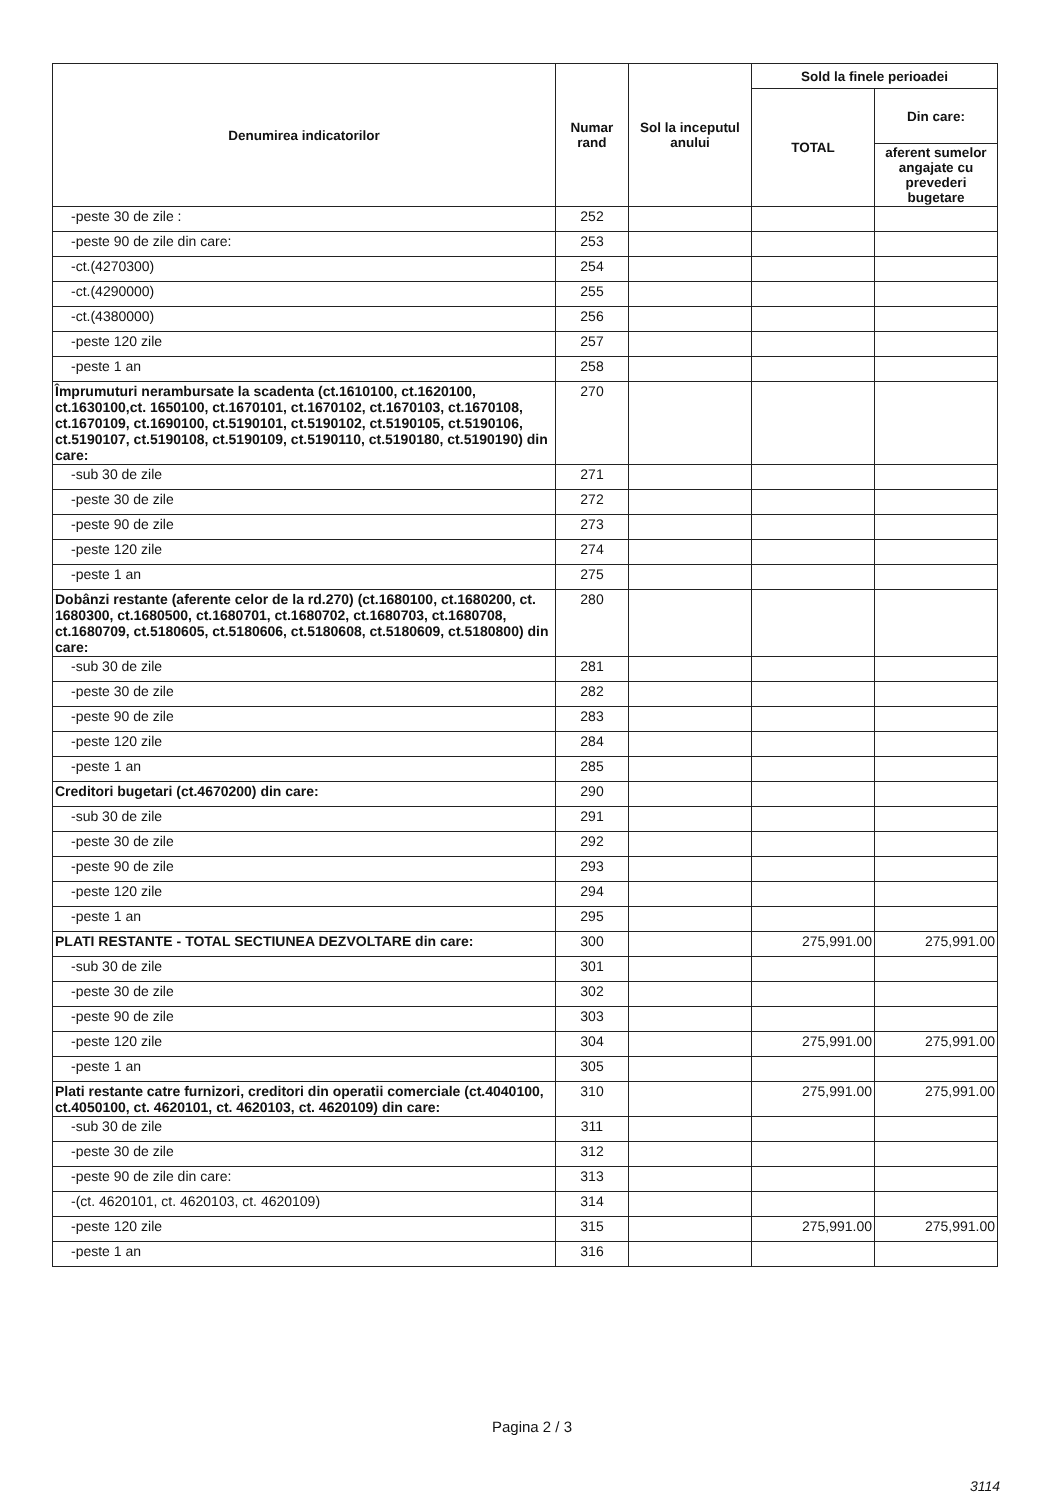| Denumirea indicatorilor | Numar rand | Sol la inceputul anului | Sold la finele perioadei | |
| --- | --- | --- | --- | --- |
| | | | TOTAL | Din care: |
| | | | | aferent sumelor angajate cu prevederi bugetare |
| -peste 30 de zile : | 252 | | | |
| -peste 90 de zile din care: | 253 | | | |
| -ct.(4270300) | 254 | | | |
| -ct.(4290000) | 255 | | | |
| -ct.(4380000) | 256 | | | |
| -peste 120 zile | 257 | | | |
| -peste 1 an | 258 | | | |
| Împrumuturi nerambursate la scadenta (ct.1610100, ct.1620100, ct.1630100,ct. 1650100, ct.1670101, ct.1670102, ct.1670103, ct.1670108, ct.1670109, ct.1690100, ct.5190101, ct.5190102, ct.5190105, ct.5190106, ct.5190107, ct.5190108, ct.5190109, ct.5190110, ct.5190180, ct.5190190) din care: | 270 | | | |
| -sub 30 de zile | 271 | | | |
| -peste 30 de zile | 272 | | | |
| -peste 90 de zile | 273 | | | |
| -peste 120 zile | 274 | | | |
| -peste 1 an | 275 | | | |
| Dobânzi restante (aferente celor de la rd.270) (ct.1680100, ct.1680200, ct. 1680300, ct.1680500, ct.1680701, ct.1680702, ct.1680703, ct.1680708, ct.1680709, ct.5180605, ct.5180606, ct.5180608, ct.5180609, ct.5180800) din care: | 280 | | | |
| -sub 30 de zile | 281 | | | |
| -peste 30 de zile | 282 | | | |
| -peste 90 de zile | 283 | | | |
| -peste 120 zile | 284 | | | |
| -peste 1 an | 285 | | | |
| Creditori bugetari (ct.4670200) din care: | 290 | | | |
| -sub 30 de zile | 291 | | | |
| -peste 30 de zile | 292 | | | |
| -peste 90 de zile | 293 | | | |
| -peste 120 zile | 294 | | | |
| -peste 1 an | 295 | | | |
| PLATI RESTANTE - TOTAL SECTIUNEA DEZVOLTARE din care: | 300 | | 275,991.00 | 275,991.00 |
| -sub 30 de zile | 301 | | | |
| -peste 30 de zile | 302 | | | |
| -peste 90 de zile | 303 | | | |
| -peste 120 zile | 304 | | 275,991.00 | 275,991.00 |
| -peste 1 an | 305 | | | |
| Plati restante catre furnizori, creditori din operatii comerciale (ct.4040100, ct.4050100, ct. 4620101, ct. 4620103, ct. 4620109) din care: | 310 | | 275,991.00 | 275,991.00 |
| -sub 30 de zile | 311 | | | |
| -peste 30 de zile | 312 | | | |
| -peste 90 de zile din care: | 313 | | | |
| -(ct. 4620101, ct. 4620103, ct. 4620109) | 314 | | | |
| -peste 120 zile | 315 | | 275,991.00 | 275,991.00 |
| -peste 1 an | 316 | | | |
Pagina 2 / 3
3114